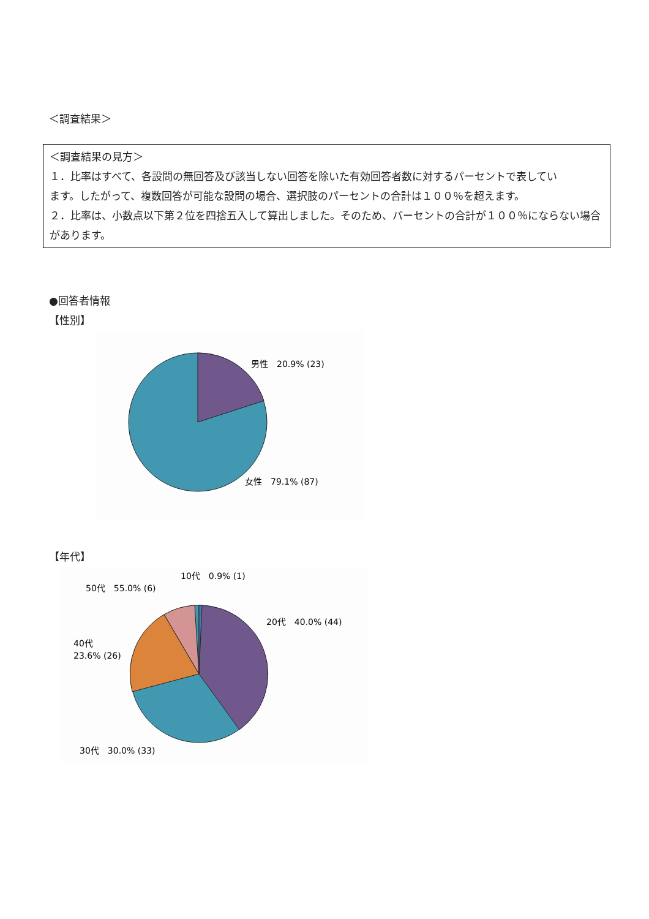＜調査結果＞
＜調査結果の見方＞
１．比率はすべて、各設問の無回答及び該当しない回答を除いた有効回答者数に対するパーセントで表してい
ます。したがって、複数回答が可能な設問の場合、選択肢のパーセントの合計は１００％を超えます。
２．比率は、小数点以下第２位を四捨五入して算出しました。そのため、パーセントの合計が１００％にならない場合があります。
●回答者情報
【性別】
男性　20.9% (23)
女性　79.1% (87)
【年代】
10代　0.9% (1)
50代　55.0% (6)
20代　40.0% (44)
40代
23.6% (26)
30代　30.0% (33)